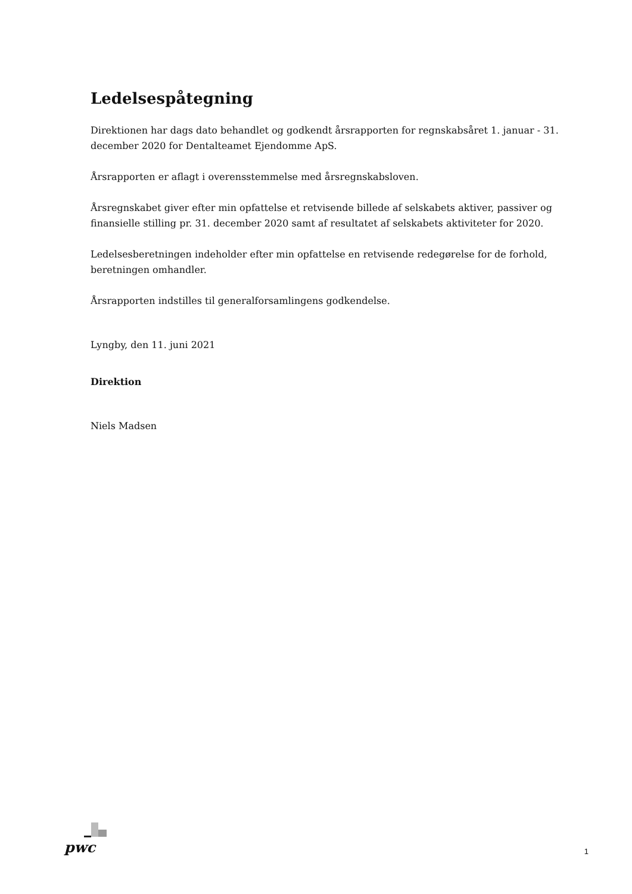Ledelsespåtegning
Direktionen har dags dato behandlet og godkendt årsrapporten for regnskabsåret 1. januar - 31. december 2020 for Dentalteamet Ejendomme ApS.
Årsrapporten er aflagt i overensstemmelse med årsregnskabsloven.
Årsregnskabet giver efter min opfattelse et retvisende billede af selskabets aktiver, passiver og finansielle stilling pr. 31. december 2020 samt af resultatet af selskabets aktiviteter for 2020.
Ledelsesberetningen indeholder efter min opfattelse en retvisende redegørelse for de forhold, beretningen omhandler.
Årsrapporten indstilles til generalforsamlingens godkendelse.
Lyngby, den 11. juni 2021
Direktion
Niels Madsen
pwc 1